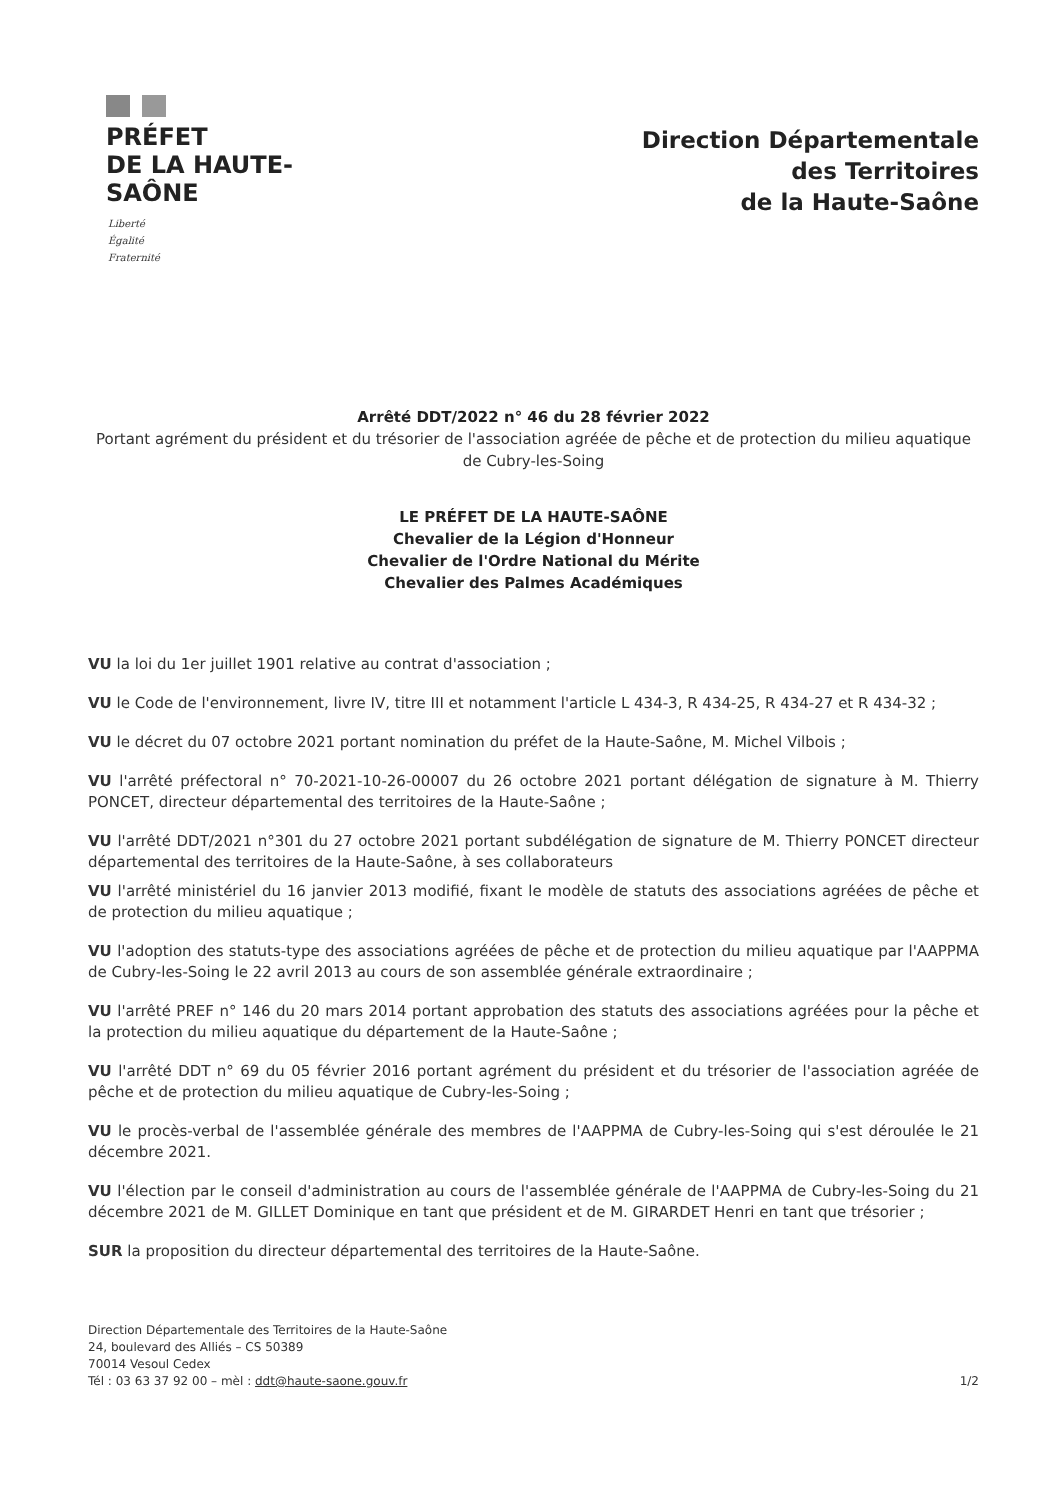PRÉFET
DE LA HAUTE-
SAÔNE
Liberté
Égalité
Fraternité
Direction Départementale
des Territoires
de la Haute-Saône
Arrêté DDT/2022 n° 46 du 28 février 2022
Portant agrément du président et du trésorier de l'association agréée de pêche et de protection du milieu aquatique de Cubry-les-Soing
LE PRÉFET DE LA HAUTE-SAÔNE
Chevalier de la Légion d'Honneur
Chevalier de l'Ordre National du Mérite
Chevalier des Palmes Académiques
VU la loi du 1er juillet 1901 relative au contrat d'association ;
VU le Code de l'environnement, livre IV, titre III et notamment l'article L 434-3, R 434-25, R 434-27 et R 434-32 ;
VU le décret du 07 octobre 2021 portant nomination du préfet de la Haute-Saône, M. Michel Vilbois ;
VU l'arrêté préfectoral n° 70-2021-10-26-00007 du 26 octobre 2021 portant délégation de signature à M. Thierry PONCET, directeur départemental des territoires de la Haute-Saône ;
VU l'arrêté DDT/2021 n°301 du 27 octobre 2021 portant subdélégation de signature de M. Thierry PONCET directeur départemental des territoires de la Haute-Saône, à ses collaborateurs
VU l'arrêté ministériel du 16 janvier 2013 modifié, fixant le modèle de statuts des associations agréées de pêche et de protection du milieu aquatique ;
VU l'adoption des statuts-type des associations agréées de pêche et de protection du milieu aquatique par l'AAPPMA de Cubry-les-Soing le 22 avril 2013 au cours de son assemblée générale extraordinaire ;
VU l'arrêté PREF n° 146 du 20 mars 2014 portant approbation des statuts des associations agréées pour la pêche et la protection du milieu aquatique du département de la Haute-Saône ;
VU l'arrêté DDT n° 69 du 05 février 2016 portant agrément du président et du trésorier de l'association agréée de pêche et de protection du milieu aquatique de Cubry-les-Soing ;
VU le procès-verbal de l'assemblée générale des membres de l'AAPPMA de Cubry-les-Soing qui s'est déroulée le 21 décembre 2021.
VU l'élection par le conseil d'administration au cours de l'assemblée générale de l'AAPPMA de Cubry-les-Soing du 21 décembre 2021 de M. GILLET Dominique en tant que président et de M. GIRARDET Henri en tant que trésorier ;
SUR la proposition du directeur départemental des territoires de la Haute-Saône.
Direction Départementale des Territoires de la Haute-Saône
24, boulevard des Alliés – CS 50389
70014 Vesoul Cedex
Tél : 03 63 37 92 00 – mèl : ddt@haute-saone.gouv.fr
1/2